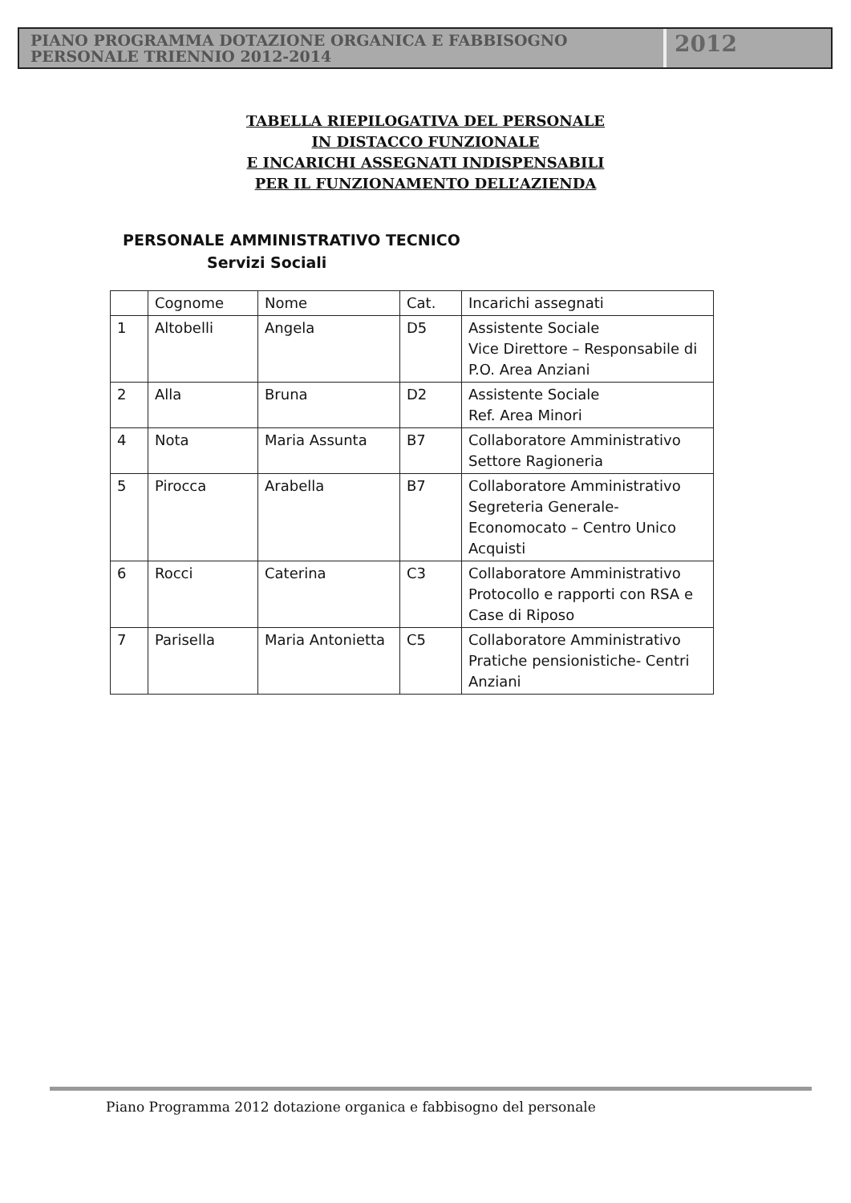PIANO PROGRAMMA DOTAZIONE ORGANICA E FABBISOGNO
PERSONALE TRIENNIO 2012-2014
2012
TABELLA RIEPILOGATIVA DEL PERSONALE
IN DISTACCO FUNZIONALE
E INCARICHI ASSEGNATI INDISPENSABILI
PER IL FUNZIONAMENTO DELL’AZIENDA
PERSONALE AMMINISTRATIVO TECNICO
Servizi Sociali
| | Cognome | Nome | Cat. | Incarichi assegnati |
| 1 | Altobelli | Angela | D5 | Assistente Sociale Vice Direttore – Responsabile di P.O. Area Anziani |
| 2 | Alla | Bruna | D2 | Assistente Sociale Ref. Area Minori |
| 4 | Nota | Maria Assunta | B7 | Collaboratore Amministrativo Settore Ragioneria |
| 5 | Pirocca | Arabella | B7 | Collaboratore Amministrativo Segreteria Generale-Economocato – Centro Unico Acquisti |
| 6 | Rocci | Caterina | C3 | Collaboratore Amministrativo Protocollo e rapporti con RSA e Case di Riposo |
| 7 | Parisella | Maria Antonietta | C5 | Collaboratore Amministrativo Pratiche pensionistiche- Centri Anziani |
Piano Programma 2012 dotazione organica e fabbisogno del personale